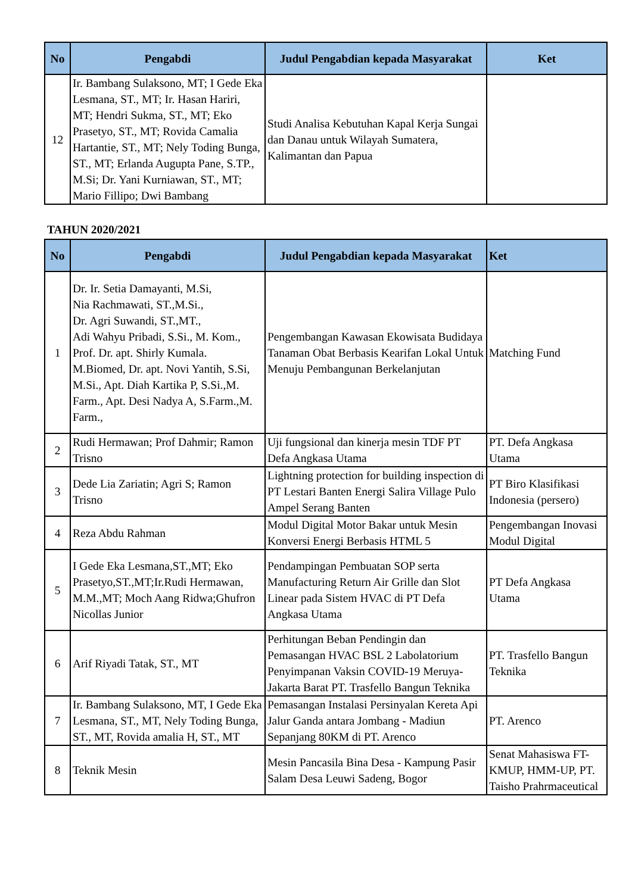| No | Pengabdi | Judul Pengabdian kepada Masyarakat | Ket |
| --- | --- | --- | --- |
| 12 | Ir. Bambang Sulaksono, MT; I Gede Eka Lesmana, ST., MT; Ir. Hasan Hariri, MT; Hendri Sukma, ST., MT; Eko Prasetyo, ST., MT; Rovida Camalia Hartantie, ST., MT; Nely Toding Bunga, ST., MT; Erlanda Augupta Pane, S.TP., M.Si; Dr. Yani Kurniawan, ST., MT; Mario Fillipo; Dwi Bambang | Studi Analisa Kebutuhan Kapal Kerja Sungai dan Danau untuk Wilayah Sumatera, Kalimantan dan Papua | |
TAHUN 2020/2021
| No | Pengabdi | Judul Pengabdian kepada Masyarakat | Ket |
| --- | --- | --- | --- |
| 1 | Dr. Ir. Setia Damayanti, M.Si, Nia Rachmawati, ST.,M.Si., Dr. Agri Suwandi, ST.,MT., Adi Wahyu Pribadi, S.Si., M. Kom., Prof. Dr. apt. Shirly Kumala. M.Biomed, Dr. apt. Novi Yantih, S.Si, M.Si., Apt. Diah Kartika P, S.Si.,M. Farm., Apt. Desi Nadya A, S.Farm.,M. Farm., | Pengembangan Kawasan Ekowisata Budidaya Tanaman Obat Berbasis Kearifan Lokal Untuk Menuju Pembangunan Berkelanjutan | Matching Fund |
| 2 | Rudi Hermawan; Prof Dahmir; Ramon Trisno | Uji fungsional dan kinerja mesin TDF PT Defa Angkasa Utama | PT. Defa Angkasa Utama |
| 3 | Dede Lia Zariatin; Agri S; Ramon Trisno | Lightning protection for building inspection di PT Lestari Banten Energi Salira Village Pulo Ampel Serang Banten | PT Biro Klasifikasi Indonesia (persero) |
| 4 | Reza Abdu Rahman | Modul Digital Motor Bakar untuk Mesin Konversi Energi Berbasis HTML 5 | Pengembangan Inovasi Modul Digital |
| 5 | I Gede Eka Lesmana,ST.,MT; Eko Prasetyo,ST.,MT;Ir.Rudi Hermawan, M.M.,MT; Moch Aang Ridwa;Ghufron Nicollas Junior | Pendampingan Pembuatan SOP serta Manufacturing Return Air Grille dan Slot Linear pada Sistem HVAC di PT Defa Angkasa Utama | PT Defa Angkasa Utama |
| 6 | Arif Riyadi Tatak, ST., MT | Perhitungan Beban Pendingin dan Pemasangan HVAC BSL 2 Labolatorium Penyimpanan Vaksin COVID-19 Meruya-Jakarta Barat PT. Trasfello Bangun Teknika | PT. Trasfello Bangun Teknika |
| 7 | Ir. Bambang Sulaksono, MT, I Gede Eka Lesmana, ST., MT, Nely Toding Bunga, ST., MT, Rovida amalia H, ST., MT | Pemasangan Instalasi Persinyalan Kereta Api Jalur Ganda antara Jombang - Madiun Sepanjang 80KM di PT. Arenco | PT. Arenco |
| 8 | Teknik Mesin | Mesin Pancasila Bina Desa - Kampung Pasir Salam Desa Leuwi Sadeng, Bogor | Senat Mahasiswa FT-KMUP, HMM-UP, PT. Taisho Prahrmaceutical |